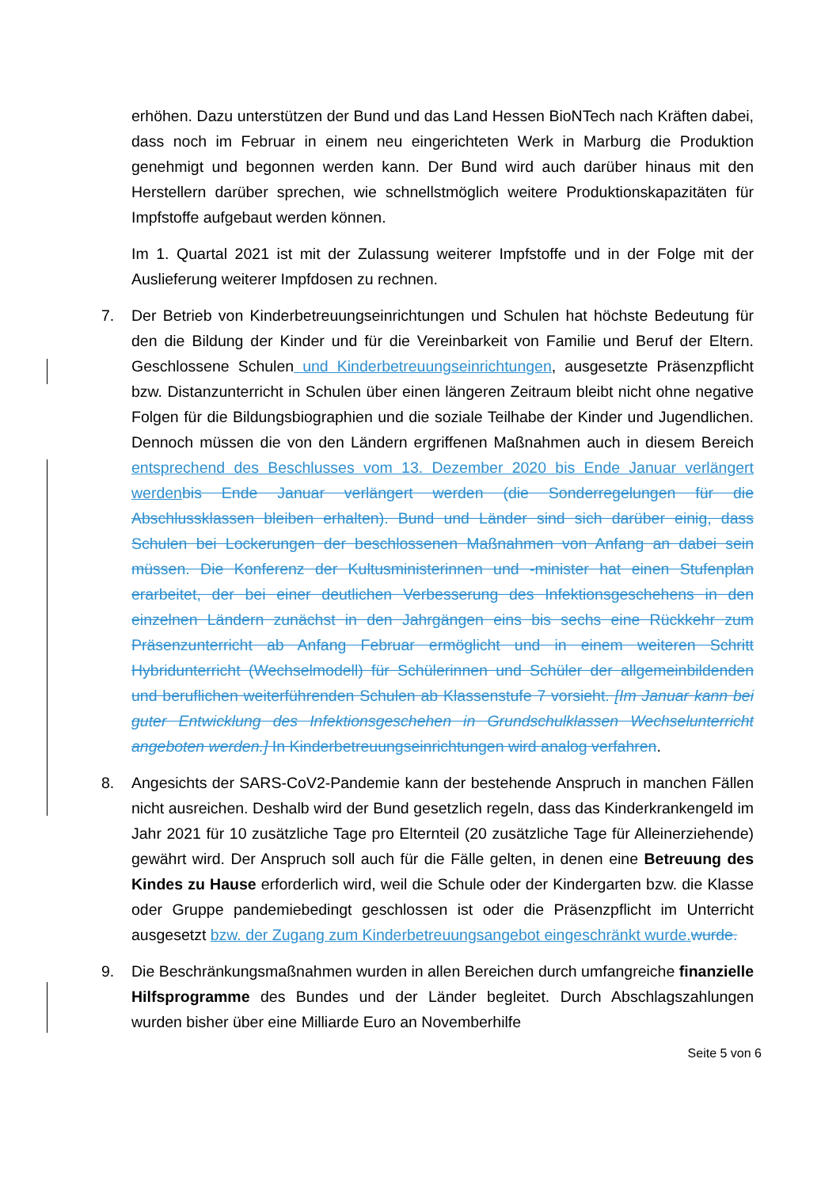erhöhen. Dazu unterstützen der Bund und das Land Hessen BioNTech nach Kräften dabei, dass noch im Februar in einem neu eingerichteten Werk in Marburg die Produktion genehmigt und begonnen werden kann. Der Bund wird auch darüber hinaus mit den Herstellern darüber sprechen, wie schnellstmöglich weitere Produktionskapazitäten für Impfstoffe aufgebaut werden können.
Im 1. Quartal 2021 ist mit der Zulassung weiterer Impfstoffe und in der Folge mit der Auslieferung weiterer Impfdosen zu rechnen.
7. Der Betrieb von Kinderbetreuungseinrichtungen und Schulen hat höchste Bedeutung für den die Bildung der Kinder und für die Vereinbarkeit von Familie und Beruf der Eltern. Geschlossene Schulen und Kinderbetreuungseinrichtungen, ausgesetzte Präsenzpflicht bzw. Distanzunterricht in Schulen über einen längeren Zeitraum bleibt nicht ohne negative Folgen für die Bildungsbiographien und die soziale Teilhabe der Kinder und Jugendlichen. Dennoch müssen die von den Ländern ergriffenen Maßnahmen auch in diesem Bereich entsprechend des Beschlusses vom 13. Dezember 2020 bis Ende Januar verlängert werden bis Ende Januar verlängert werden (die Sonderregelungen für die Abschlussklassen bleiben erhalten). Bund und Länder sind sich darüber einig, dass Schulen bei Lockerungen der beschlossenen Maßnahmen von Anfang an dabei sein müssen. Die Konferenz der Kultusministerinnen und -minister hat einen Stufenplan erarbeitet, der bei einer deutlichen Verbesserung des Infektionsgeschehens in den einzelnen Ländern zunächst in den Jahrgängen eins bis sechs eine Rückkehr zum Präsenzunterricht ab Anfang Februar ermöglicht und in einem weiteren Schritt Hybridunterricht (Wechselmodell) für Schülerinnen und Schüler der allgemeinbildenden und beruflichen weiterführenden Schulen ab Klassenstufe 7 vorsieht. [Im Januar kann bei guter Entwicklung des Infektionsgeschehen in Grundschulklassen Wechselunterricht angeboten werden.] In Kinderbetreuungseinrichtungen wird analog verfahren.
8. Angesichts der SARS-CoV2-Pandemie kann der bestehende Anspruch in manchen Fällen nicht ausreichen. Deshalb wird der Bund gesetzlich regeln, dass das Kinderkrankengeld im Jahr 2021 für 10 zusätzliche Tage pro Elternteil (20 zusätzliche Tage für Alleinerziehende) gewährt wird. Der Anspruch soll auch für die Fälle gelten, in denen eine Betreuung des Kindes zu Hause erforderlich wird, weil die Schule oder der Kindergarten bzw. die Klasse oder Gruppe pandemiebedingt geschlossen ist oder die Präsenzpflicht im Unterricht ausgesetzt bzw. der Zugang zum Kinderbetreuungsangebot eingeschränkt wurde. wurde.
9. Die Beschränkungsmaßnahmen wurden in allen Bereichen durch umfangreiche finanzielle Hilfsprogramme des Bundes und der Länder begleitet. Durch Abschlagszahlungen wurden bisher über eine Milliarde Euro an Novemberhilfe
Seite 5 von 6